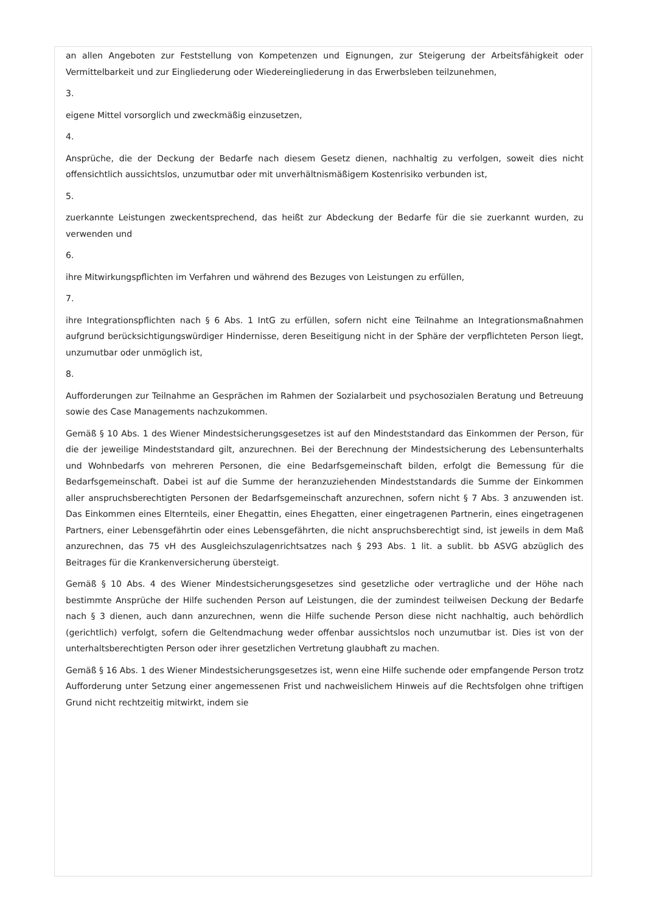an allen Angeboten zur Feststellung von Kompetenzen und Eignungen, zur Steigerung der Arbeitsfähigkeit oder Vermittelbarkeit und zur Eingliederung oder Wiedereingliederung in das Erwerbsleben teilzunehmen,
3.
eigene Mittel vorsorglich und zweckmäßig einzusetzen,
4.
Ansprüche, die der Deckung der Bedarfe nach diesem Gesetz dienen, nachhaltig zu verfolgen, soweit dies nicht offensichtlich aussichtslos, unzumutbar oder mit unverhältnismäßigem Kostenrisiko verbunden ist,
5.
zuerkannte Leistungen zweckentsprechend, das heißt zur Abdeckung der Bedarfe für die sie zuerkannt wurden, zu verwenden und
6.
ihre Mitwirkungspflichten im Verfahren und während des Bezuges von Leistungen zu erfüllen,
7.
ihre Integrationspflichten nach § 6 Abs. 1 IntG zu erfüllen, sofern nicht eine Teilnahme an Integrationsmaßnahmen aufgrund berücksichtigungswürdiger Hindernisse, deren Beseitigung nicht in der Sphäre der verpflichteten Person liegt, unzumutbar oder unmöglich ist,
8.
Aufforderungen zur Teilnahme an Gesprächen im Rahmen der Sozialarbeit und psychosozialen Beratung und Betreuung sowie des Case Managements nachzukommen.
Gemäß § 10 Abs. 1 des Wiener Mindestsicherungsgesetzes ist auf den Mindeststandard das Einkommen der Person, für die der jeweilige Mindeststandard gilt, anzurechnen. Bei der Berechnung der Mindestsicherung des Lebensunterhalts und Wohnbedarfs von mehreren Personen, die eine Bedarfsgemeinschaft bilden, erfolgt die Bemessung für die Bedarfsgemeinschaft. Dabei ist auf die Summe der heranzuziehenden Mindeststandards die Summe der Einkommen aller anspruchsberechtigten Personen der Bedarfsgemeinschaft anzurechnen, sofern nicht § 7 Abs. 3 anzuwenden ist. Das Einkommen eines Elternteils, einer Ehegattin, eines Ehegatten, einer eingetragenen Partnerin, eines eingetragenen Partners, einer Lebensgefährtin oder eines Lebensgefährten, die nicht anspruchsberechtigt sind, ist jeweils in dem Maß anzurechnen, das 75 vH des Ausgleichszulagenrichtsatzes nach § 293 Abs. 1 lit. a sublit. bb ASVG abzüglich des Beitrages für die Krankenversicherung übersteigt.
Gemäß § 10 Abs. 4 des Wiener Mindestsicherungsgesetzes sind gesetzliche oder vertragliche und der Höhe nach bestimmte Ansprüche der Hilfe suchenden Person auf Leistungen, die der zumindest teilweisen Deckung der Bedarfe nach § 3 dienen, auch dann anzurechnen, wenn die Hilfe suchende Person diese nicht nachhaltig, auch behördlich (gerichtlich) verfolgt, sofern die Geltendmachung weder offenbar aussichtslos noch unzumutbar ist. Dies ist von der unterhaltsberechtigten Person oder ihrer gesetzlichen Vertretung glaubhaft zu machen.
Gemäß § 16 Abs. 1 des Wiener Mindestsicherungsgesetzes ist, wenn eine Hilfe suchende oder empfangende Person trotz Aufforderung unter Setzung einer angemessenen Frist und nachweislichem Hinweis auf die Rechtsfolgen ohne triftigen Grund nicht rechtzeitig mitwirkt, indem sie